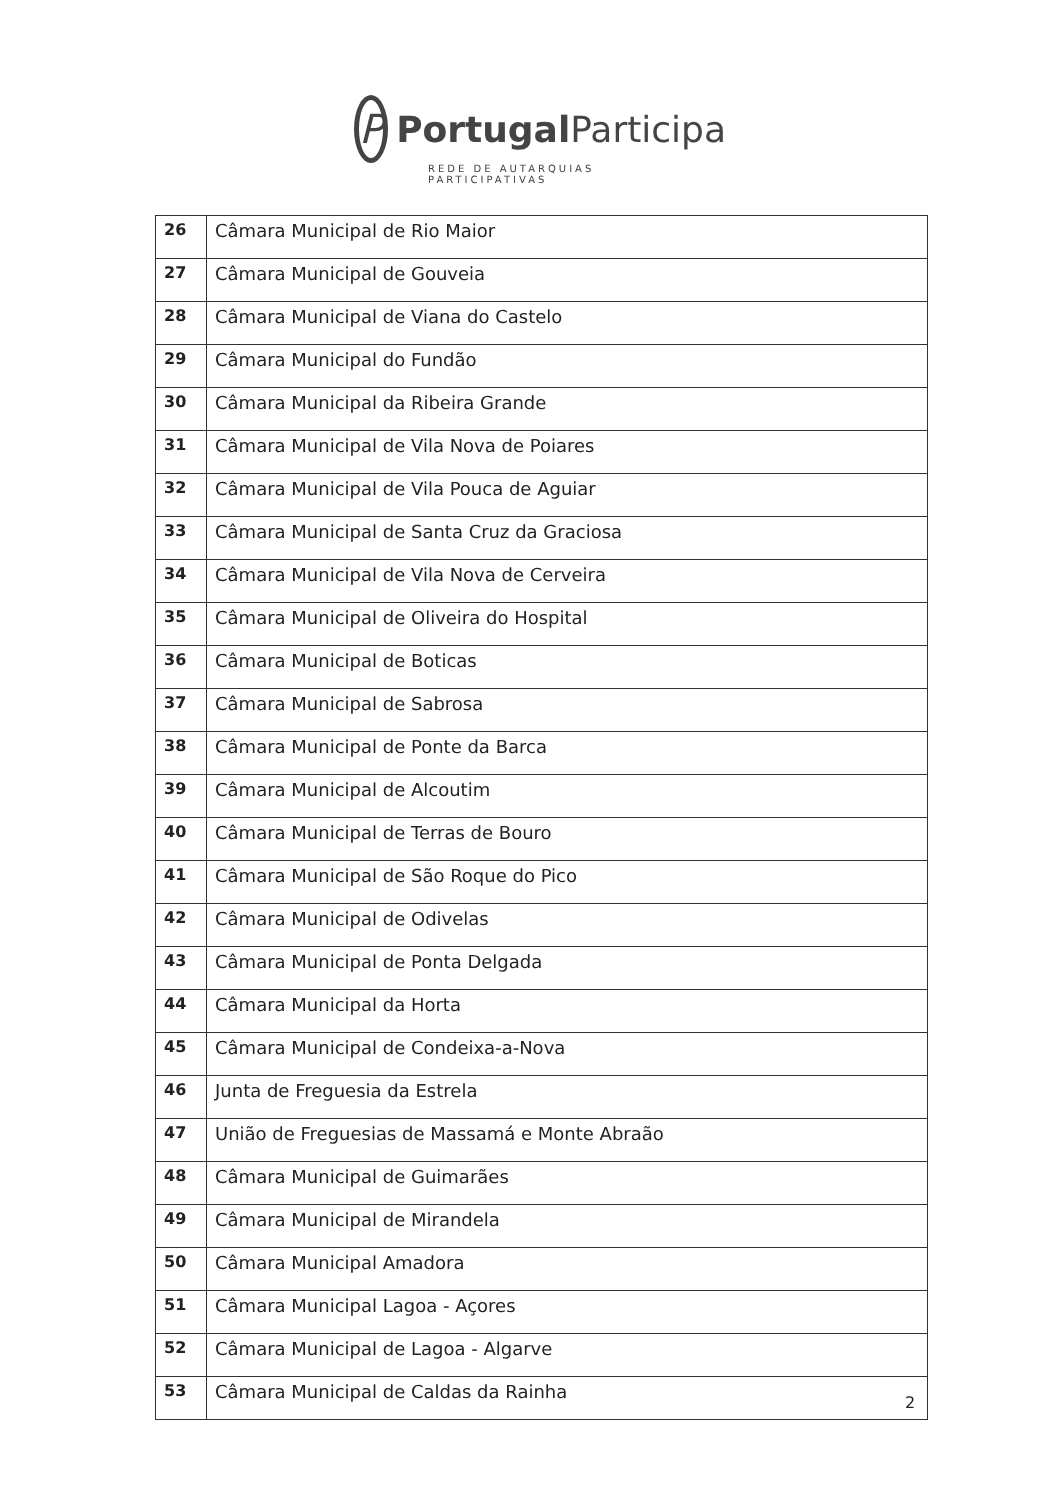P
Portugal Participa
REDE DE AUTARQUIAS PARTICIPATIVAS
| 26 | Câmara Municipal de Rio Maior |
| 27 | Câmara Municipal de Gouveia |
| 28 | Câmara Municipal de Viana do Castelo |
| 29 | Câmara Municipal do Fundão |
| 30 | Câmara Municipal da Ribeira Grande |
| 31 | Câmara Municipal de Vila Nova de Poiares |
| 32 | Câmara Municipal de Vila Pouca de Aguiar |
| 33 | Câmara Municipal de Santa Cruz da Graciosa |
| 34 | Câmara Municipal de Vila Nova de Cerveira |
| 35 | Câmara Municipal de Oliveira do Hospital |
| 36 | Câmara Municipal de Boticas |
| 37 | Câmara Municipal de Sabrosa |
| 38 | Câmara Municipal de Ponte da Barca |
| 39 | Câmara Municipal de Alcoutim |
| 40 | Câmara Municipal de Terras de Bouro |
| 41 | Câmara Municipal de São Roque do Pico |
| 42 | Câmara Municipal de Odivelas |
| 43 | Câmara Municipal de Ponta Delgada |
| 44 | Câmara Municipal da Horta |
| 45 | Câmara Municipal de Condeixa-a-Nova |
| 46 | Junta de Freguesia da Estrela |
| 47 | União de Freguesias de Massamá e Monte Abraão |
| 48 | Câmara Municipal de Guimarães |
| 49 | Câmara Municipal de Mirandela |
| 50 | Câmara Municipal Amadora |
| 51 | Câmara Municipal Lagoa - Açores |
| 52 | Câmara Municipal de Lagoa - Algarve |
| 53 | Câmara Municipal de Caldas da Rainha |
2